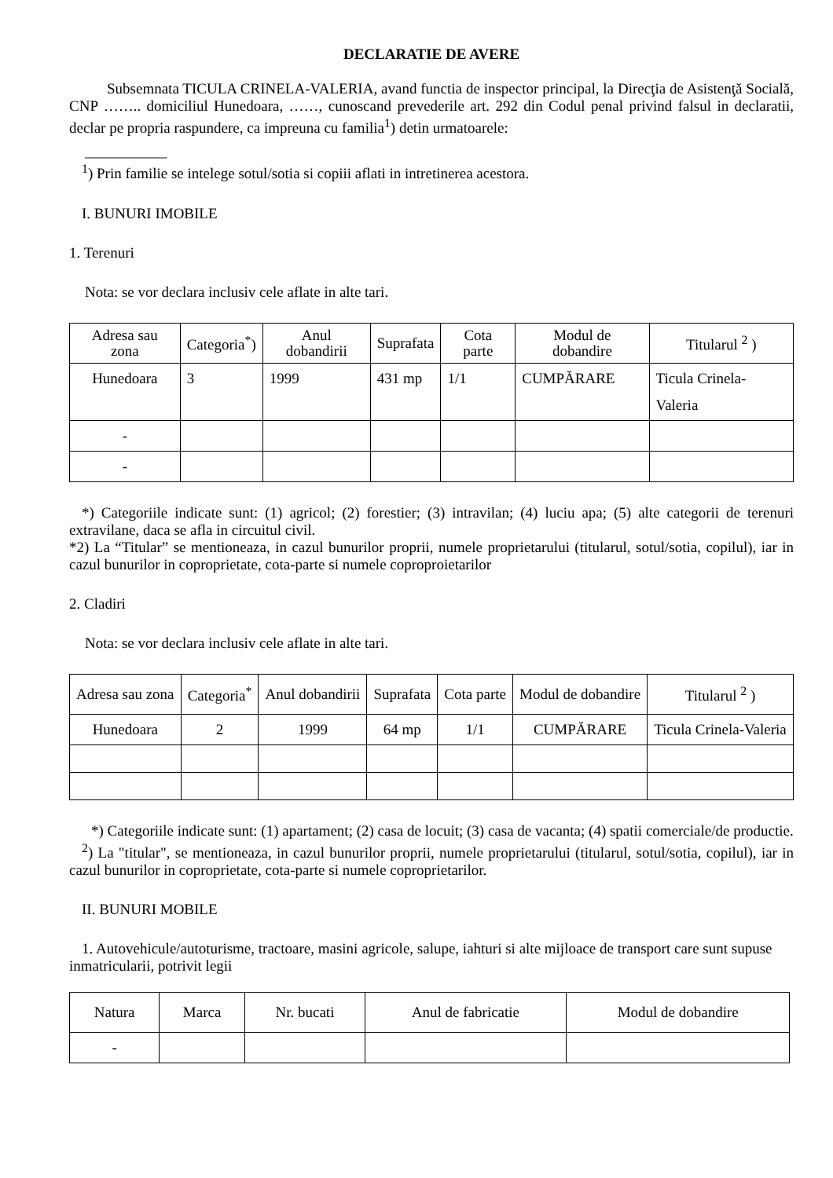DECLARATIE DE AVERE
Subsemnata TICULA CRINELA-VALERIA, avand functia de inspector principal, la Direcţia de Asistenţă Socială, CNP …….. domiciliul Hunedoara, ……, cunoscand prevederile art. 292 din Codul penal privind falsul in declaratii, declar pe propria raspundere, ca impreuna cu familia<sup>1</sup>) detin urmatoarele:
___________
<sup>1</sup>) Prin familie se intelege sotul/sotia si copiii aflati in intretinerea acestora.
I. BUNURI IMOBILE
1. Terenuri
Nota: se vor declara inclusiv cele aflate in alte tari.
| Adresa sau zona | Categoria<sup>*</sup>) | Anul dobandirii | Suprafata | Cota parte | Modul de dobandire | Titularul <sup>2</sup> ) |
| --- | --- | --- | --- | --- | --- | --- |
| Hunedoara | 3 | 1999 | 431 mp | 1/1 | CUMPĂRARE | Ticula Crinela-Valeria |
| - | | | | | | |
| - | | | | | | |
*) Categoriile indicate sunt: (1) agricol; (2) forestier; (3) intravilan; (4) luciu apa; (5) alte categorii de terenuri extravilane, daca se afla in circuitul civil.
*2) La “Titular” se mentioneaza, in cazul bunurilor proprii, numele proprietarului (titularul, sotul/sotia, copilul), iar in cazul bunurilor in coproprietate, cota-parte si numele coproproietarilor
2. Cladiri
Nota: se vor declara inclusiv cele aflate in alte tari.
| Adresa sau zona | Categoria<sup>*</sup> | Anul dobandirii | Suprafata | Cota parte | Modul de dobandire | Titularul <sup>2</sup> ) |
| --- | --- | --- | --- | --- | --- | --- |
| Hunedoara | 2 | 1999 | 64 mp | 1/1 | CUMPĂRARE | Ticula Crinela-Valeria |
*) Categoriile indicate sunt: (1) apartament; (2) casa de locuit; (3) casa de vacanta; (4) spatii comerciale/de productie.
<sup>2</sup>) La "titular", se mentioneaza, in cazul bunurilor proprii, numele proprietarului (titularul, sotul/sotia, copilul), iar in cazul bunurilor in coproprietate, cota-parte si numele coproprietarilor.
II. BUNURI MOBILE
1. Autovehicule/autoturisme, tractoare, masini agricole, salupe, iahturi si alte mijloace de transport care sunt supuse inmatricularii, potrivit legii
| Natura | Marca | Nr. bucati | Anul de fabricatie | Modul de dobandire |
| --- | --- | --- | --- | --- |
| - | | | | |